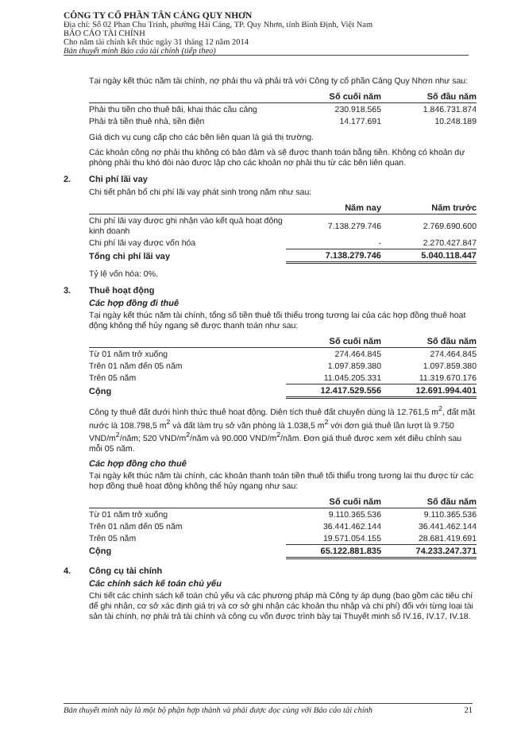CÔNG TY CỔ PHẦN TÂN CẢNG QUY NHƠN
Địa chỉ: Số 02 Phan Chu Trinh, phường Hải Cảng, TP. Quy Nhơn, tỉnh Bình Định, Việt Nam
BÁO CÁO TÀI CHÍNH
Cho năm tài chính kết thúc ngày 31 tháng 12 năm 2014
Bản thuyết minh Báo cáo tài chính (tiếp theo)
Tại ngày kết thúc năm tài chính, nợ phải thu và phải trả với Công ty cổ phần Cảng Quy Nhơn như sau:
| | Số cuối năm | Số đầu năm |
| --- | --- | --- |
| Phải thu tiền cho thuê bãi, khai thác cầu cảng | 230.918.565 | 1.846.731.874 |
| Phải trả tiền thuê nhà, tiền điện | 14.177.691 | 10.248.189 |
Giá dịch vụ cung cấp cho các bên liên quan là giá thị trường.
Các khoản công nợ phải thu không có bảo đảm và sẽ được thanh toán bằng tiền. Không có khoản dự phòng phải thu khó đòi nào được lập cho các khoản nợ phải thu từ các bên liên quan.
2. Chi phí lãi vay
Chi tiết phân bổ chi phí lãi vay phát sinh trong năm như sau:
| | Năm nay | Năm trước |
| --- | --- | --- |
| Chi phí lãi vay được ghi nhận vào kết quả hoạt động kinh doanh | 7.138.279.746 | 2.769.690.600 |
| Chi phí lãi vay được vốn hóa | - | 2.270.427.847 |
| Tổng chi phí lãi vay | 7.138.279.746 | 5.040.118.447 |
Tỷ lệ vốn hóa: 0%.
3. Thuê hoạt động
Các hợp đồng đi thuê
Tại ngày kết thúc năm tài chính, tổng số tiền thuê tối thiểu trong tương lai của các hợp đồng thuê hoạt động không thể hủy ngang sẽ được thanh toán như sau:
| | Số cuối năm | Số đầu năm |
| --- | --- | --- |
| Từ 01 năm trở xuống | 274.464.845 | 274.464.845 |
| Trên 01 năm đến 05 năm | 1.097.859.380 | 1.097.859.380 |
| Trên 05 năm | 11.045.205.331 | 11.319.670.176 |
| Cộng | 12.417.529.556 | 12.691.994.401 |
Công ty thuê đất dưới hình thức thuê hoạt động. Diện tích thuê đất chuyên dùng là 12.761,5 m<sup>2</sup>, đất mặt nước là 108.798,5 m<sup>2</sup> và đất làm trụ sở văn phòng là 1.038,5 m<sup>2</sup> với đơn giá thuê lần lượt là 9.750 VND/m<sup>2</sup>/năm; 520 VND/m<sup>2</sup>/năm và 90.000 VND/m<sup>2</sup>/năm. Đơn giá thuê được xem xét điều chỉnh sau mỗi 05 năm.
Các hợp đồng cho thuê
Tại ngày kết thúc năm tài chính, các khoản thanh toán tiền thuê tối thiểu trong tương lai thu được từ các hợp đồng thuê hoạt động không thể hủy ngang như sau:
| | Số cuối năm | Số đầu năm |
| --- | --- | --- |
| Từ 01 năm trở xuống | 9.110.365.536 | 9.110.365.536 |
| Trên 01 năm đến 05 năm | 36.441.462.144 | 36.441.462.144 |
| Trên 05 năm | 19.571.054.155 | 28.681.419.691 |
| Cộng | 65.122.881.835 | 74.233.247.371 |
4. Công cụ tài chính
Các chính sách kế toán chủ yếu
Chi tiết các chính sách kế toán chủ yếu và các phương pháp mà Công ty áp dụng (bao gồm các tiêu chí để ghi nhận, cơ sở xác định giá trị và cơ sở ghi nhận các khoản thu nhập và chi phí) đối với từng loại tài sản tài chính, nợ phải trả tài chính và công cụ vốn được trình bày tại Thuyết minh số IV.16, IV.17, IV.18.
Bản thuyết minh này là một bộ phận hợp thành và phải được đọc cùng với Báo cáo tài chính 21